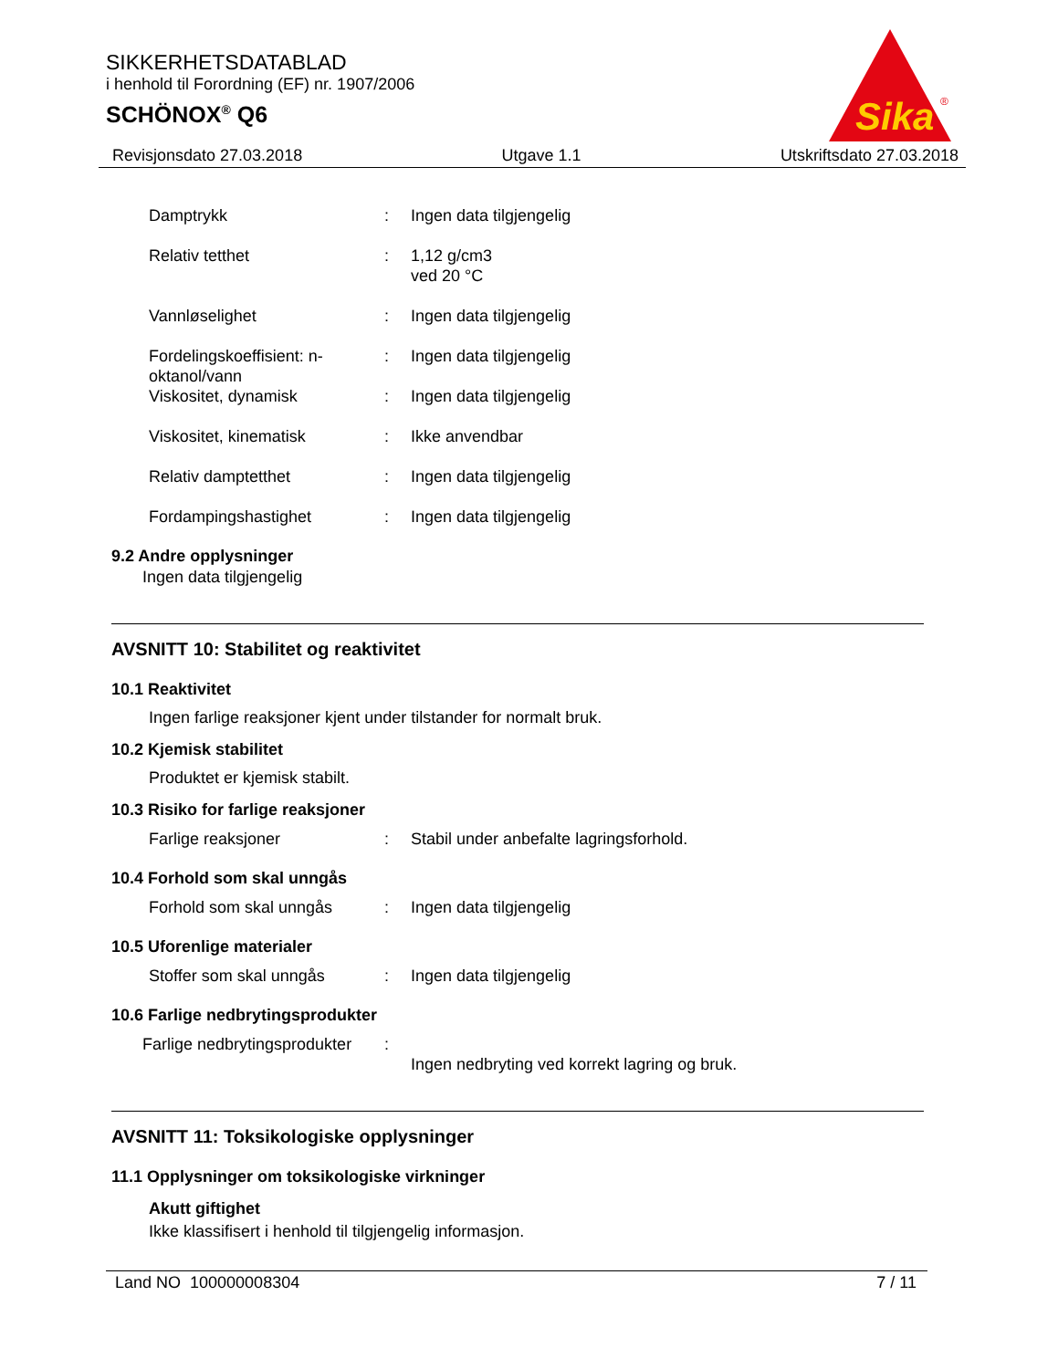SIKKERHETSDATABLAD
i henhold til Forordning (EF) nr. 1907/2006
SCHÖNOX<sup>®</sup> Q6
Sika
®
Revisjonsdato 27.03.2018 Utgave 1.1 Utskriftsdato 27.03.2018
Damptrykk : Ingen data tilgjengelig
Relativ tetthet : 1,12 g/cm3
ved 20 °C
Vannløselighet : Ingen data tilgjengelig
Fordelingskoeffisient: n-oktanol/vann
: Ingen data tilgjengelig
Viskositet, dynamisk : Ingen data tilgjengelig
Viskositet, kinematisk : Ikke anvendbar
Relativ damptetthet : Ingen data tilgjengelig
Fordampingshastighet : Ingen data tilgjengelig
9.2 Andre opplysninger
Ingen data tilgjengelig
AVSNITT 10: Stabilitet og reaktivitet
10.1 Reaktivitet
Ingen farlige reaksjoner kjent under tilstander for normalt bruk.
10.2 Kjemisk stabilitet
Produktet er kjemisk stabilt.
10.3 Risiko for farlige reaksjoner
Farlige reaksjoner : Stabil under anbefalte lagringsforhold.
10.4 Forhold som skal unngås
Forhold som skal unngås : Ingen data tilgjengelig
10.5 Uforenlige materialer
Stoffer som skal unngås : Ingen data tilgjengelig
10.6 Farlige nedbrytingsprodukter
Farlige nedbrytingsprodukter
:
Ingen nedbryting ved korrekt lagring og bruk.
AVSNITT 11: Toksikologiske opplysninger
11.1 Opplysninger om toksikologiske virkninger
Akutt giftighet
Ikke klassifisert i henhold til tilgjengelig informasjon.
Land NO 100000008304 7 / 11